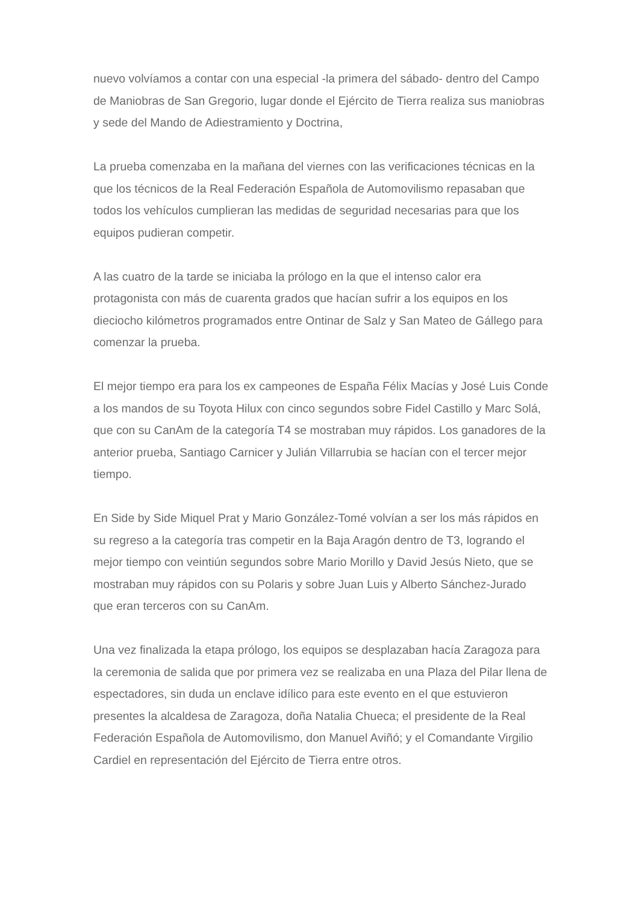nuevo volvíamos a contar con una especial -la primera del sábado- dentro del Campo de Maniobras de San Gregorio, lugar donde el Ejército de Tierra realiza sus maniobras y sede del Mando de Adiestramiento y Doctrina,
La prueba comenzaba en la mañana del viernes con las verificaciones técnicas en la que los técnicos de la Real Federación Española de Automovilismo repasaban que todos los vehículos cumplieran las medidas de seguridad necesarias para que los equipos pudieran competir.
A las cuatro de la tarde se iniciaba la prólogo en la que el intenso calor era protagonista con más de cuarenta grados que hacían sufrir a los equipos en los dieciocho kilómetros programados entre Ontinar de Salz y San Mateo de Gállego para comenzar la prueba.
El mejor tiempo era para los ex campeones de España Félix Macías y José Luis Conde a los mandos de su Toyota Hilux con cinco segundos sobre Fidel Castillo y Marc Solá, que con su CanAm de la categoría T4 se mostraban muy rápidos. Los ganadores de la anterior prueba, Santiago Carnicer y Julián Villarrubia se hacían con el tercer mejor tiempo.
En Side by Side Miquel Prat y Mario González-Tomé volvían a ser los más rápidos en su regreso a la categoría tras competir en la Baja Aragón dentro de T3, logrando el mejor tiempo con veintiún segundos sobre Mario Morillo y David Jesús Nieto, que se mostraban muy rápidos con su Polaris y sobre Juan Luis y Alberto Sánchez-Jurado que eran terceros con su CanAm.
Una vez finalizada la etapa prólogo, los equipos se desplazaban hacía Zaragoza para la ceremonia de salida que por primera vez se realizaba en una Plaza del Pilar llena de espectadores, sin duda un enclave idílico para este evento en el que estuvieron presentes la alcaldesa de Zaragoza, doña Natalia Chueca; el presidente de la Real Federación Española de Automovilismo, don Manuel Aviñó; y el Comandante Virgilio Cardiel en representación del Ejército de Tierra entre otros.